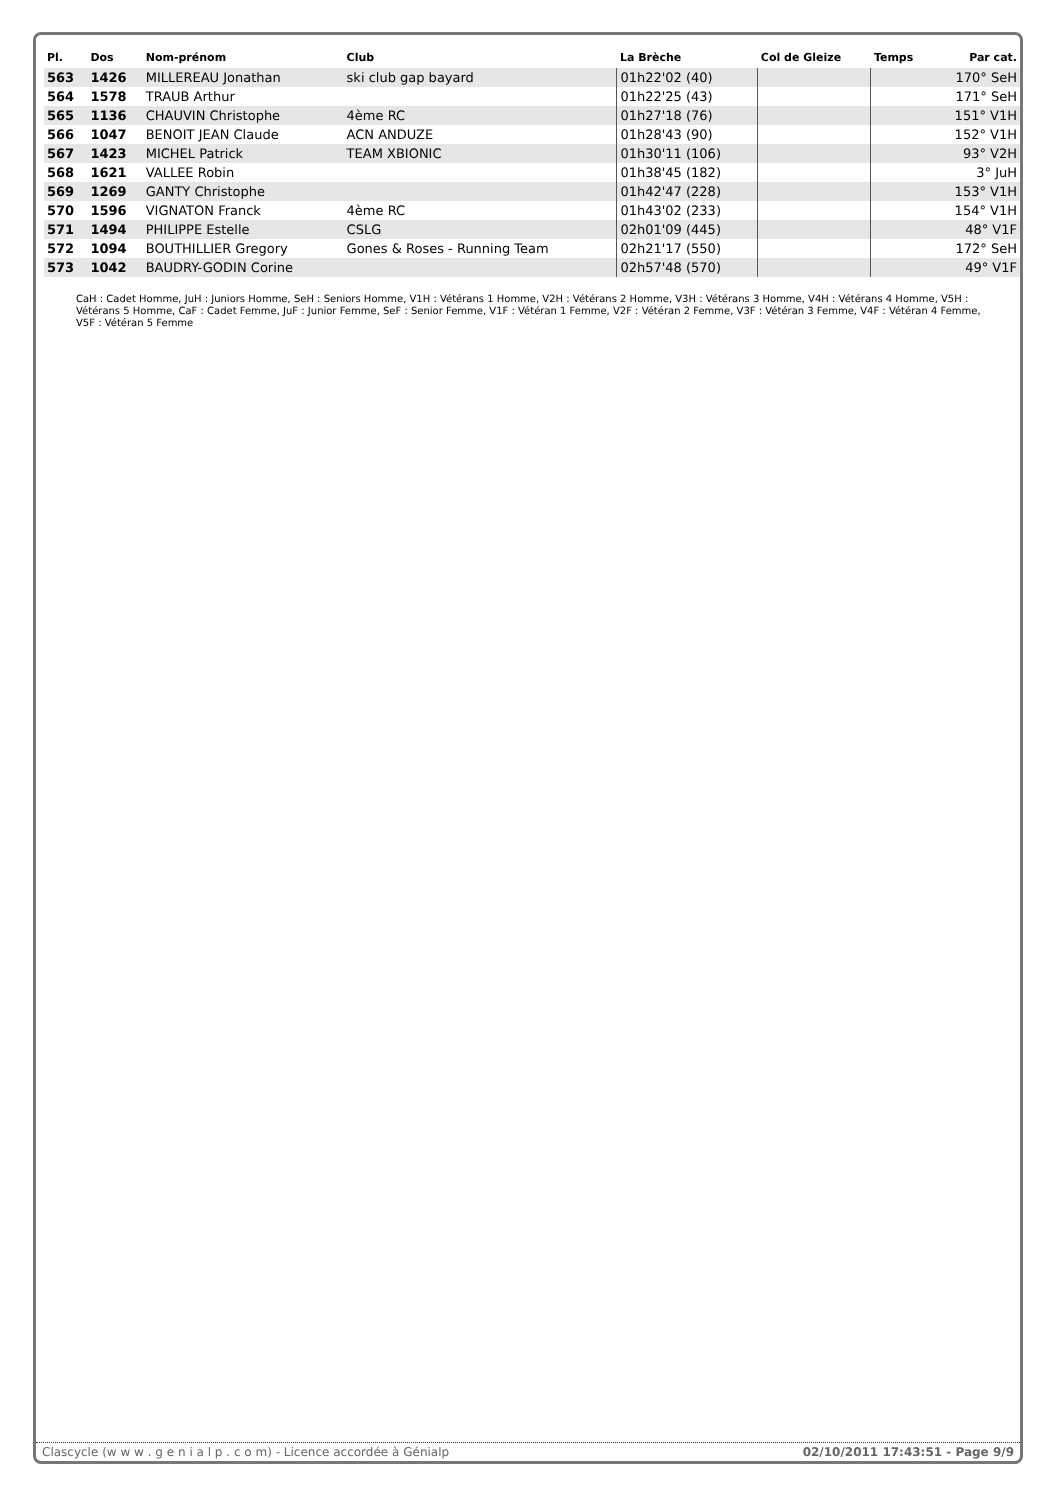| Pl. | Dos | Nom-prénom | Club | La Brèche | Col de Gleize | Temps | Par cat. |
| --- | --- | --- | --- | --- | --- | --- | --- |
| 563 | 1426 | MILLEREAU Jonathan | ski club gap bayard | 01h22'02 (40) | | | 170° SeH |
| 564 | 1578 | TRAUB Arthur | | 01h22'25 (43) | | | 171° SeH |
| 565 | 1136 | CHAUVIN Christophe | 4ème RC | 01h27'18 (76) | | | 151° V1H |
| 566 | 1047 | BENOIT JEAN Claude | ACN ANDUZE | 01h28'43 (90) | | | 152° V1H |
| 567 | 1423 | MICHEL Patrick | TEAM XBIONIC | 01h30'11 (106) | | | 93° V2H |
| 568 | 1621 | VALLEE Robin | | 01h38'45 (182) | | | 3° JuH |
| 569 | 1269 | GANTY Christophe | | 01h42'47 (228) | | | 153° V1H |
| 570 | 1596 | VIGNATON Franck | 4ème RC | 01h43'02 (233) | | | 154° V1H |
| 571 | 1494 | PHILIPPE Estelle | CSLG | 02h01'09 (445) | | | 48° V1F |
| 572 | 1094 | BOUTHILLIER Gregory | Gones & Roses - Running Team | 02h21'17 (550) | | | 172° SeH |
| 573 | 1042 | BAUDRY-GODIN Corine | | 02h57'48 (570) | | | 49° V1F |
CaH : Cadet Homme, JuH : Juniors Homme, SeH : Seniors Homme, V1H : Vétérans 1 Homme, V2H : Vétérans 2 Homme, V3H : Vétérans 3 Homme, V4H : Vétérans 4 Homme, V5H : Vétérans 5 Homme, CaF : Cadet Femme, JuF : Junior Femme, SeF : Senior Femme, V1F : Vétéran 1 Femme, V2F : Vétéran 2 Femme, V3F : Vétéran 3 Femme, V4F : Vétéran 4 Femme, V5F : Vétéran 5 Femme
Clascycle (w w w . g e n i a l p . c o m) - Licence accordée à Génialp 02/10/2011 17:43:51 - Page 9/9